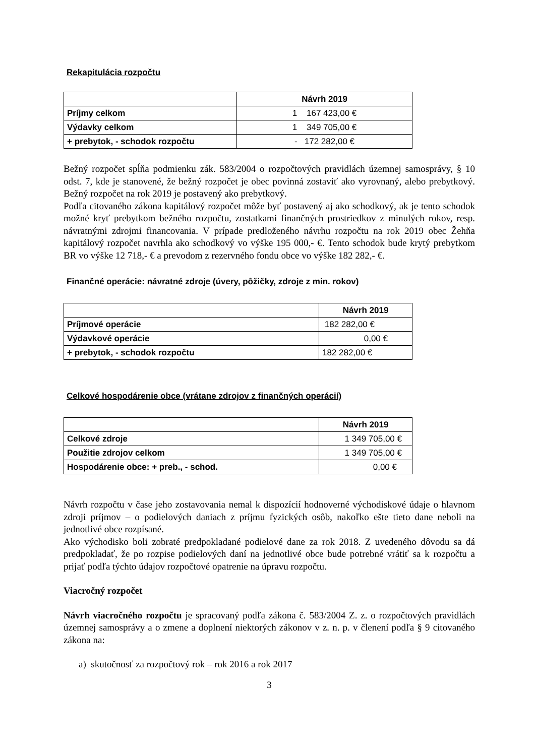Rekapitulácia rozpočtu
| | Návrh 2019 |
| Príjmy celkom | 1 167 423,00 € |
| Výdavky celkom | 1 349 705,00 € |
| + prebytok, - schodok rozpočtu | - 172 282,00 € |
Bežný rozpočet spĺňa podmienku zák. 583/2004 o rozpočtových pravidlách územnej samosprávy, § 10 odst. 7, kde je stanovené, že bežný rozpočet je obec povinná zostaviť ako vyrovnaný, alebo prebytkový. Bežný rozpočet na rok 2019 je postavený ako prebytkový.
Podľa citovaného zákona kapitálový rozpočet môže byť postavený aj ako schodkový, ak je tento schodok možné kryť prebytkom bežného rozpočtu, zostatkami finančných prostriedkov z minulých rokov, resp. návratnými zdrojmi financovania. V prípade predloženého návrhu rozpočtu na rok 2019 obec Žehňa kapitálový rozpočet navrhla ako schodkový vo výške 195 000,- €. Tento schodok bude krytý prebytkom BR vo výške 12 718,- € a prevodom z rezervného fondu obce vo výške 182 282,- €.
Finančné operácie: návratné zdroje (úvery, pôžičky, zdroje z min. rokov)
| | Návrh 2019 |
| Príjmové operácie | 182 282,00 € |
| Výdavkové operácie | 0,00 € |
| + prebytok, - schodok rozpočtu | 182 282,00 € |
Celkové hospodárenie obce (vrátane zdrojov z finančných operácií)
| | Návrh 2019 |
| Celkové zdroje | 1 349 705,00 € |
| Použitie zdrojov celkom | 1 349 705,00 € |
| Hospodárenie obce: + preb., - schod. | 0,00 € |
Návrh rozpočtu v čase jeho zostavovania nemal k dispozícií hodnoverné východiskové údaje o hlavnom zdroji príjmov – o podielových daniach z príjmu fyzických osôb, nakoľko ešte tieto dane neboli na jednotlivé obce rozpísané.
Ako východisko boli zobraté predpokladané podielové dane za rok 2018. Z uvedeného dôvodu sa dá predpokladať, že po rozpise podielových daní na jednotlivé obce bude potrebné vrátiť sa k rozpočtu a prijať podľa týchto údajov rozpočtové opatrenie na úpravu rozpočtu.
Viacročný rozpočet
Návrh viacročného rozpočtu je spracovaný podľa zákona č. 583/2004 Z. z. o rozpočtových pravidlách územnej samosprávy a o zmene a doplnení niektorých zákonov v z. n. p. v členení podľa § 9 citovaného zákona na:
a) skutočnosť za rozpočtový rok – rok 2016 a rok 2017
3